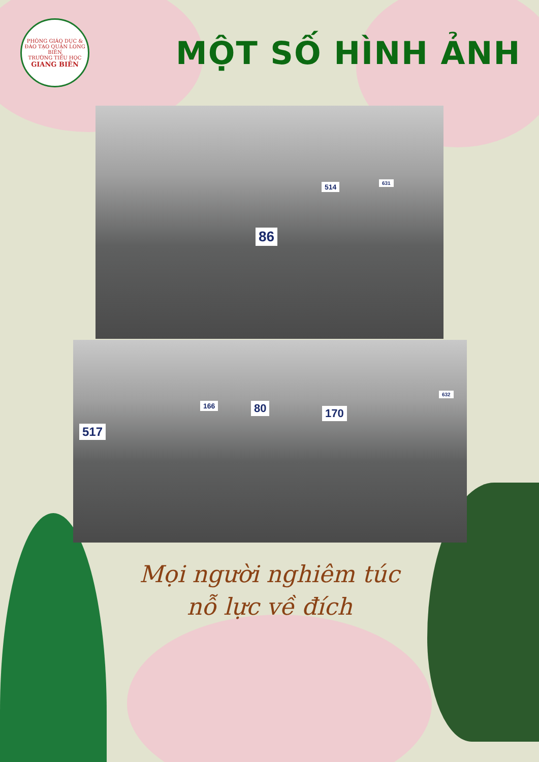PHÒNG GIÁO DỤC & ĐÀO TẠO QUẬN LONG BIÊN
TRƯỜNG TIỂU HỌC
GIANG BIÊN
MỘT SỐ HÌNH ẢNH
86
514 631
517
166 80 170
632
Mọi người nghiêm túc
nỗ lực về đích